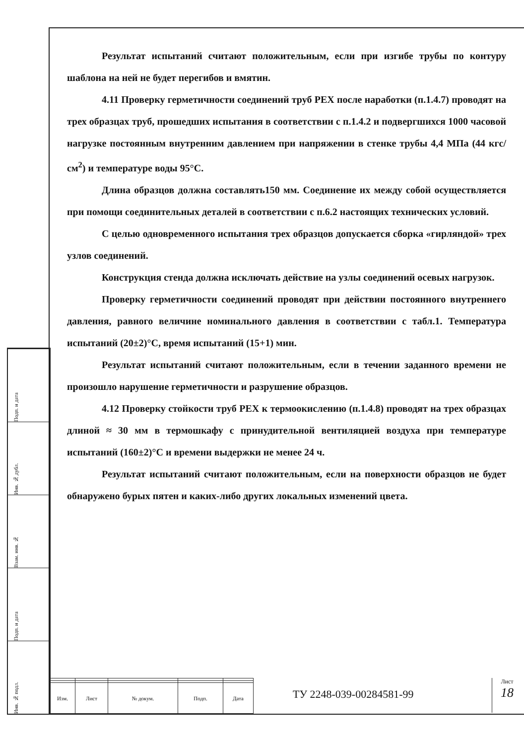Подп. и дата
Инв. № дубл.
Взам. инв. №
Подп. и дата
Инв. № подл.
Результат испытаний считают положительным, если при изгибе трубы по контуру шаблона на ней не будет перегибов и вмятин.
4.11 Проверку герметичности соединений труб PEX после наработки (п.1.4.7) проводят на трех образцах труб, прошедших испытания в соответствии с п.1.4.2 и подвергшихся 1000 часовой нагрузке постоянным внутренним давлением при напряжении в стенке трубы 4,4 МПа (44 кгс/см<sup>2</sup>) и температуре воды 95°С.
Длина образцов должна составлять150 мм. Соединение их между собой осуществляется при помощи соединительных деталей в соответствии с п.6.2 настоящих технических условий.
С целью одновременного испытания трех образцов допускается сборка «гирляндой» трех узлов соединений.
Конструкция стенда должна исключать действие на узлы соединений осевых нагрузок.
Проверку герметичности соединений проводят при действии постоянного внутреннего давления, равного величине номинального давления в соответствии с табл.1. Температура испытаний (20±2)°С, время испытаний (15+1) мин.
Результат испытаний считают положительным, если в течении заданного времени не произошло нарушение герметичности и разрушение образцов.
4.12 Проверку стойкости труб PEX к термоокислению (п.1.4.8) проводят на трех образцах длиной ≈ 30 мм в термошкафу с принудительной вентиляцией воздуха при температуре испытаний (160±2)°С и времени выдержки не менее 24 ч.
Результат испытаний считают положительным, если на поверхности образцов не будет обнаружено бурых пятен и каких-либо других локальных изменений цвета.
| Изм. | Лист | № докум. | Подп. | Дата |
ТУ 2248-039-00284581-99
Лист
18